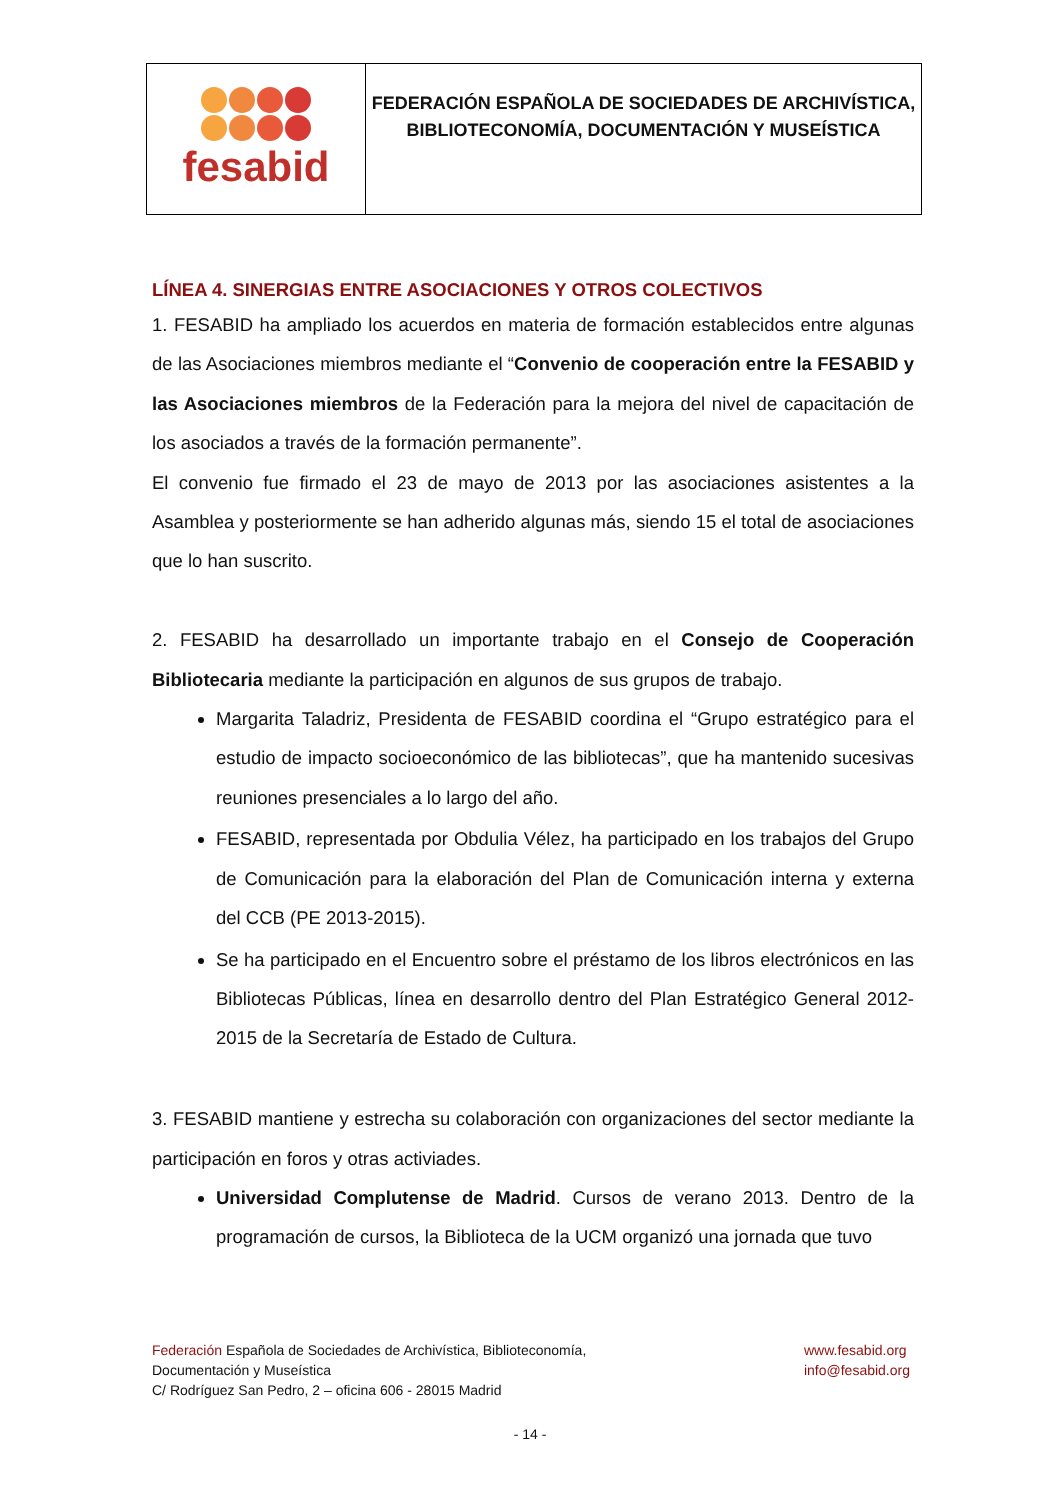fesabid
FEDERACIÓN ESPAÑOLA DE SOCIEDADES DE ARCHIVÍSTICA,
BIBLIOTECONOMÍA, DOCUMENTACIÓN Y MUSEÍSTICA
LÍNEA 4. SINERGIAS ENTRE ASOCIACIONES Y OTROS COLECTIVOS
1. FESABID ha ampliado los acuerdos en materia de formación establecidos entre algunas de las Asociaciones miembros mediante el “Convenio de cooperación entre la FESABID y las Asociaciones miembros de la Federación para la mejora del nivel de capacitación de los asociados a través de la formación permanente”.
El convenio fue firmado el 23 de mayo de 2013 por las asociaciones asistentes a la Asamblea y posteriormente se han adherido algunas más, siendo 15 el total de asociaciones que lo han suscrito.
2. FESABID ha desarrollado un importante trabajo en el Consejo de Cooperación Bibliotecaria mediante la participación en algunos de sus grupos de trabajo.
Margarita Taladriz, Presidenta de FESABID coordina el “Grupo estratégico para el estudio de impacto socioeconómico de las bibliotecas”, que ha mantenido sucesivas reuniones presenciales a lo largo del año.
FESABID, representada por Obdulia Vélez, ha participado en los trabajos del Grupo de Comunicación para la elaboración del Plan de Comunicación interna y externa del CCB (PE 2013-2015).
Se ha participado en el Encuentro sobre el préstamo de los libros electrónicos en las Bibliotecas Públicas, línea en desarrollo dentro del Plan Estratégico General 2012-2015 de la Secretaría de Estado de Cultura.
3. FESABID mantiene y estrecha su colaboración con organizaciones del sector mediante la participación en foros y otras activiades.
Universidad Complutense de Madrid. Cursos de verano 2013. Dentro de la programación de cursos, la Biblioteca de la UCM organizó una jornada que tuvo
Federación Española de Sociedades de Archivística, Biblioteconomía,
Documentación y Museística
C/ Rodríguez San Pedro, 2 – oficina 606 - 28015 Madrid
www.fesabid.org
info@fesabid.org
- 14 -